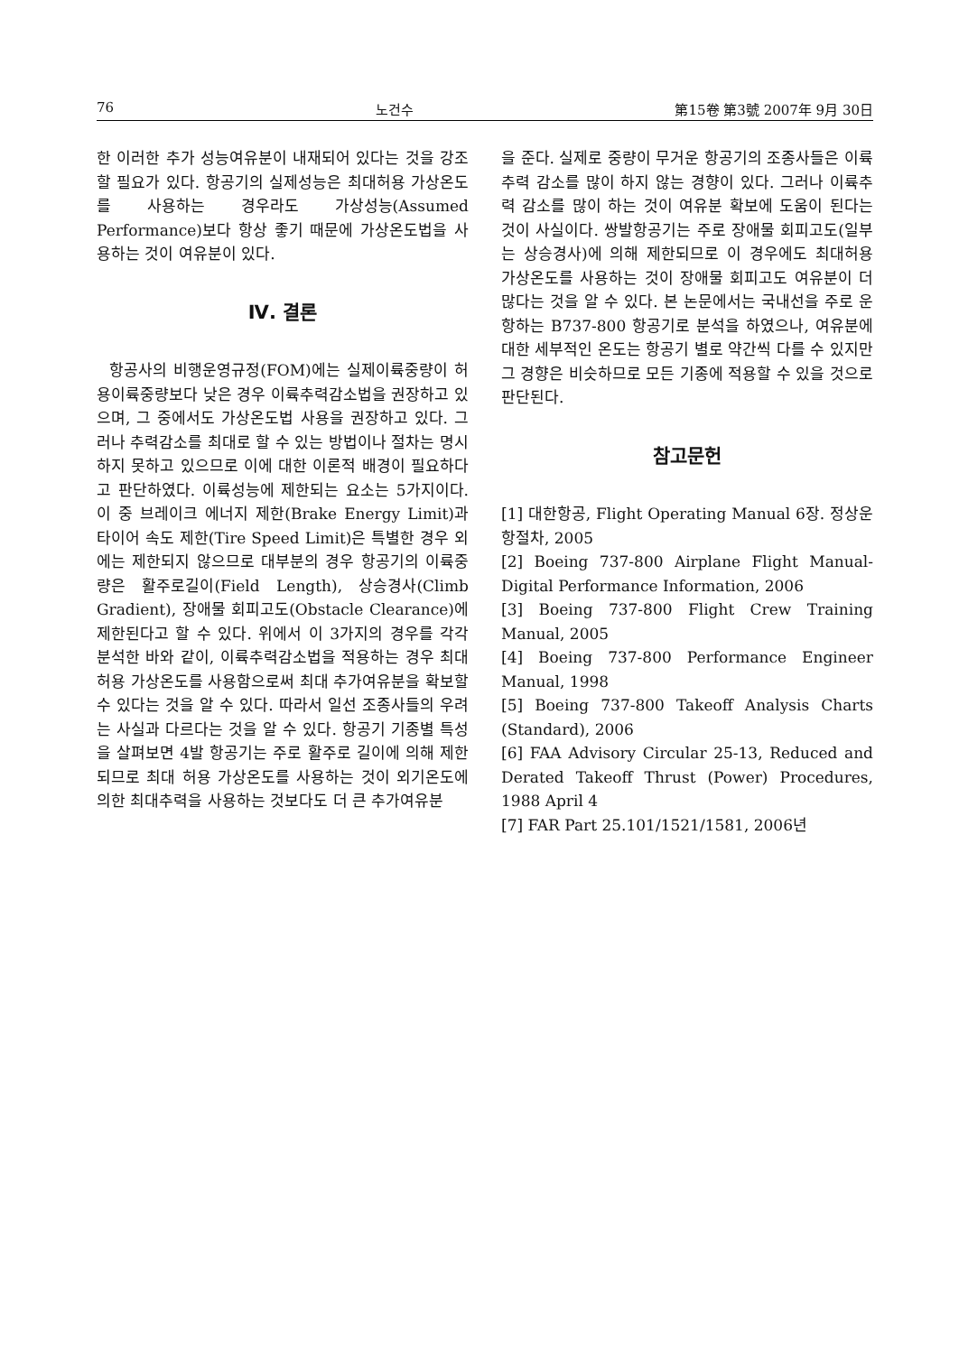76 노건수 第15卷 第3號 2007年 9月 30日
한 이러한 추가 성능여유분이 내재되어 있다는 것을 강조할 필요가 있다. 항공기의 실제성능은 최대허용 가상온도를 사용하는 경우라도 가상성능(Assumed Performance)보다 항상 좋기 때문에 가상온도법을 사용하는 것이 여유분이 있다.
Ⅳ. 결론
항공사의 비행운영규정(FOM)에는 실제이륙중량이 허용이륙중량보다 낮은 경우 이륙추력감소법을 권장하고 있으며, 그 중에서도 가상온도법 사용을 권장하고 있다. 그러나 추력감소를 최대로 할 수 있는 방법이나 절차는 명시하지 못하고 있으므로 이에 대한 이론적 배경이 필요하다고 판단하였다. 이륙성능에 제한되는 요소는 5가지이다. 이 중 브레이크 에너지 제한(Brake Energy Limit)과 타이어 속도 제한(Tire Speed Limit)은 특별한 경우 외에는 제한되지 않으므로 대부분의 경우 항공기의 이륙중량은 활주로길이(Field Length), 상승경사(Climb Gradient), 장애물 회피고도(Obstacle Clearance)에 제한된다고 할 수 있다. 위에서 이 3가지의 경우를 각각 분석한 바와 같이, 이륙추력감소법을 적용하는 경우 최대허용 가상온도를 사용함으로써 최대 추가여유분을 확보할 수 있다는 것을 알 수 있다. 따라서 일선 조종사들의 우려는 사실과 다르다는 것을 알 수 있다. 항공기 기종별 특성을 살펴보면 4발 항공기는 주로 활주로 길이에 의해 제한되므로 최대 허용 가상온도를 사용하는 것이 외기온도에 의한 최대추력을 사용하는 것보다도 더 큰 추가여유분
을 준다. 실제로 중량이 무거운 항공기의 조종사들은 이륙추력 감소를 많이 하지 않는 경향이 있다. 그러나 이륙추력 감소를 많이 하는 것이 여유분 확보에 도움이 된다는 것이 사실이다. 쌍발항공기는 주로 장애물 회피고도(일부는 상승경사)에 의해 제한되므로 이 경우에도 최대허용 가상온도를 사용하는 것이 장애물 회피고도 여유분이 더 많다는 것을 알 수 있다. 본 논문에서는 국내선을 주로 운항하는 B737-800 항공기로 분석을 하였으나, 여유분에 대한 세부적인 온도는 항공기 별로 약간씩 다를 수 있지만 그 경향은 비슷하므로 모든 기종에 적용할 수 있을 것으로 판단된다.
참고문헌
[1] 대한항공, Flight Operating Manual 6장. 정상운항절차, 2005
[2] Boeing 737-800 Airplane Flight Manual-Digital Performance Information, 2006
[3] Boeing 737-800 Flight Crew Training Manual, 2005
[4] Boeing 737-800 Performance Engineer Manual, 1998
[5] Boeing 737-800 Takeoff Analysis Charts (Standard), 2006
[6] FAA Advisory Circular 25-13, Reduced and Derated Takeoff Thrust (Power) Procedures, 1988 April 4
[7] FAR Part 25.101/1521/1581, 2006년